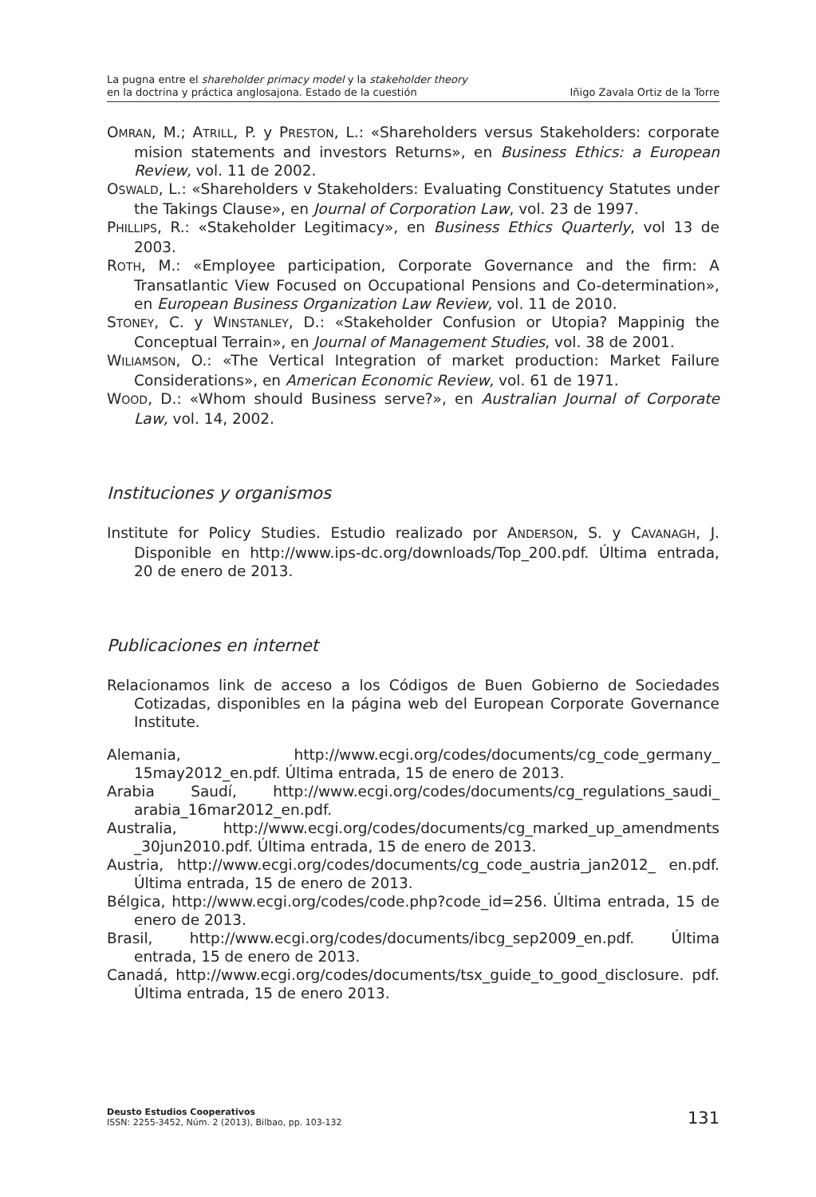La pugna entre el shareholder primacy model y la stakeholder theory
en la doctrina y práctica anglosajona. Estado de la cuestión
Iñigo Zavala Ortiz de la Torre
OMRAN, M.; ATRILL, P. y PRESTON, L.: «Shareholders versus Stakeholders: corporate mision statements and investors Returns», en Business Ethics: a European Review, vol. 11 de 2002.
OSWALD, L.: «Shareholders v Stakeholders: Evaluating Constituency Statutes under the Takings Clause», en Journal of Corporation Law, vol. 23 de 1997.
PHILLIPS, R.: «Stakeholder Legitimacy», en Business Ethics Quarterly, vol 13 de 2003.
ROTH, M.: «Employee participation, Corporate Governance and the firm: A Transatlantic View Focused on Occupational Pensions and Co-determination», en European Business Organization Law Review, vol. 11 de 2010.
STONEY, C. y WINSTANLEY, D.: «Stakeholder Confusion or Utopia? Mappinig the Conceptual Terrain», en Journal of Management Studies, vol. 38 de 2001.
WILIAMSON, O.: «The Vertical Integration of market production: Market Failure Considerations», en American Economic Review, vol. 61 de 1971.
WOOD, D.: «Whom should Business serve?», en Australian Journal of Corporate Law, vol. 14, 2002.
Instituciones y organismos
Institute for Policy Studies. Estudio realizado por ANDERSON, S. y CAVANAGH, J. Disponible en http://www.ips-dc.org/downloads/Top_200.pdf. Última entrada, 20 de enero de 2013.
Publicaciones en internet
Relacionamos link de acceso a los Códigos de Buen Gobierno de Sociedades Cotizadas, disponibles en la página web del European Corporate Governance Institute.
Alemania, http://www.ecgi.org/codes/documents/cg_code_germany_ 15may2012_en.pdf. Última entrada, 15 de enero de 2013.
Arabia Saudí, http://www.ecgi.org/codes/documents/cg_regulations_saudi_ arabia_16mar2012_en.pdf.
Australia, http://www.ecgi.org/codes/documents/cg_marked_up_amendments _30jun2010.pdf. Última entrada, 15 de enero de 2013.
Austria, http://www.ecgi.org/codes/documents/cg_code_austria_jan2012_ en.pdf. Última entrada, 15 de enero de 2013.
Bélgica, http://www.ecgi.org/codes/code.php?code_id=256. Última entrada, 15 de enero de 2013.
Brasil, http://www.ecgi.org/codes/documents/ibcg_sep2009_en.pdf. Última entrada, 15 de enero de 2013.
Canadá, http://www.ecgi.org/codes/documents/tsx_guide_to_good_disclosure. pdf. Última entrada, 15 de enero 2013.
Deusto Estudios Cooperativos
ISSN: 2255-3452, Núm. 2 (2013), Bilbao, pp. 103-132
131